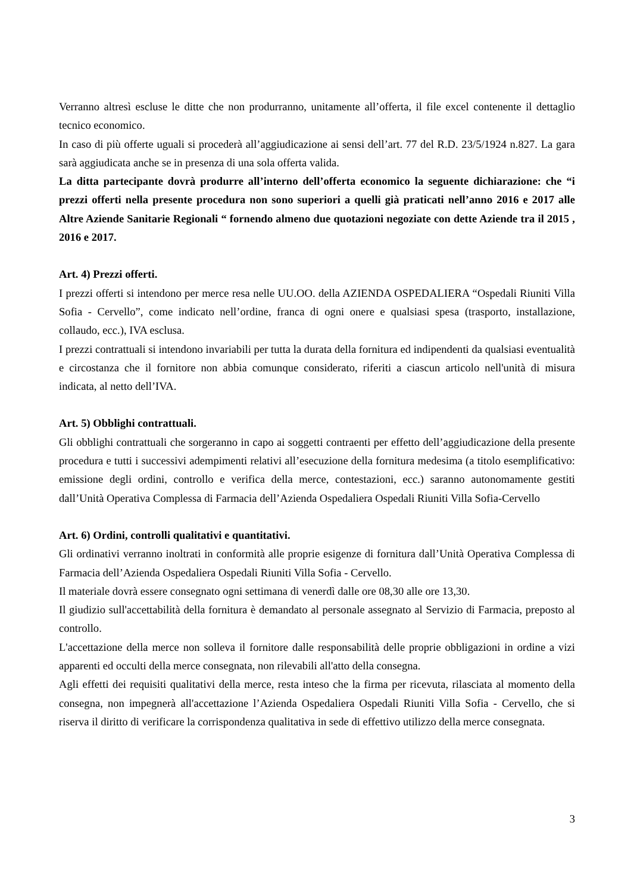Verranno altresì escluse le ditte che non produrranno, unitamente all’offerta, il file excel contenente il dettaglio tecnico economico.
In caso di più offerte uguali si procederà all’aggiudicazione ai sensi dell’art. 77 del R.D. 23/5/1924 n.827. La gara sarà aggiudicata anche se in presenza di una sola offerta valida.
La ditta partecipante dovrà produrre all’interno dell’offerta economico la seguente dichiarazione: che “i prezzi offerti nella presente procedura non sono superiori a quelli già praticati nell’anno 2016 e 2017 alle Altre Aziende Sanitarie Regionali “ fornendo almeno due quotazioni negoziate con dette Aziende tra il 2015 , 2016 e 2017.
Art. 4) Prezzi offerti.
I prezzi offerti si intendono per merce resa nelle UU.OO. della AZIENDA OSPEDALIERA “Ospedali Riuniti Villa Sofia - Cervello”, come indicato nell’ordine, franca di ogni onere e qualsiasi spesa (trasporto, installazione, collaudo, ecc.), IVA esclusa.
I prezzi contrattuali si intendono invariabili per tutta la durata della fornitura ed indipendenti da qualsiasi eventualità e circostanza che il fornitore non abbia comunque considerato, riferiti a ciascun articolo nell'unità di misura indicata, al netto dell’IVA.
Art. 5) Obblighi contrattuali.
Gli obblighi contrattuali che sorgeranno in capo ai soggetti contraenti per effetto dell’aggiudicazione della presente procedura e tutti i successivi adempimenti relativi all’esecuzione della fornitura medesima (a titolo esemplificativo: emissione degli ordini, controllo e verifica della merce, contestazioni, ecc.) saranno autonomamente gestiti dall’Unità Operativa Complessa di Farmacia dell’Azienda Ospedaliera Ospedali Riuniti Villa Sofia-Cervello
Art. 6) Ordini, controlli qualitativi e quantitativi.
Gli ordinativi verranno inoltrati in conformità alle proprie esigenze di fornitura dall’Unità Operativa Complessa di Farmacia dell’Azienda Ospedaliera Ospedali Riuniti Villa Sofia - Cervello.
Il materiale dovrà essere consegnato ogni settimana di venerdì dalle ore 08,30 alle ore 13,30.
Il giudizio sull'accettabilità della fornitura è demandato al personale assegnato al Servizio di Farmacia, preposto al controllo.
L'accettazione della merce non solleva il fornitore dalle responsabilità delle proprie obbligazioni in ordine a vizi apparenti ed occulti della merce consegnata, non rilevabili all'atto della consegna.
Agli effetti dei requisiti qualitativi della merce, resta inteso che la firma per ricevuta, rilasciata al momento della consegna, non impegnerà all'accettazione l’Azienda Ospedaliera Ospedali Riuniti Villa Sofia - Cervello, che si riserva il diritto di verificare la corrispondenza qualitativa in sede di effettivo utilizzo della merce consegnata.
3